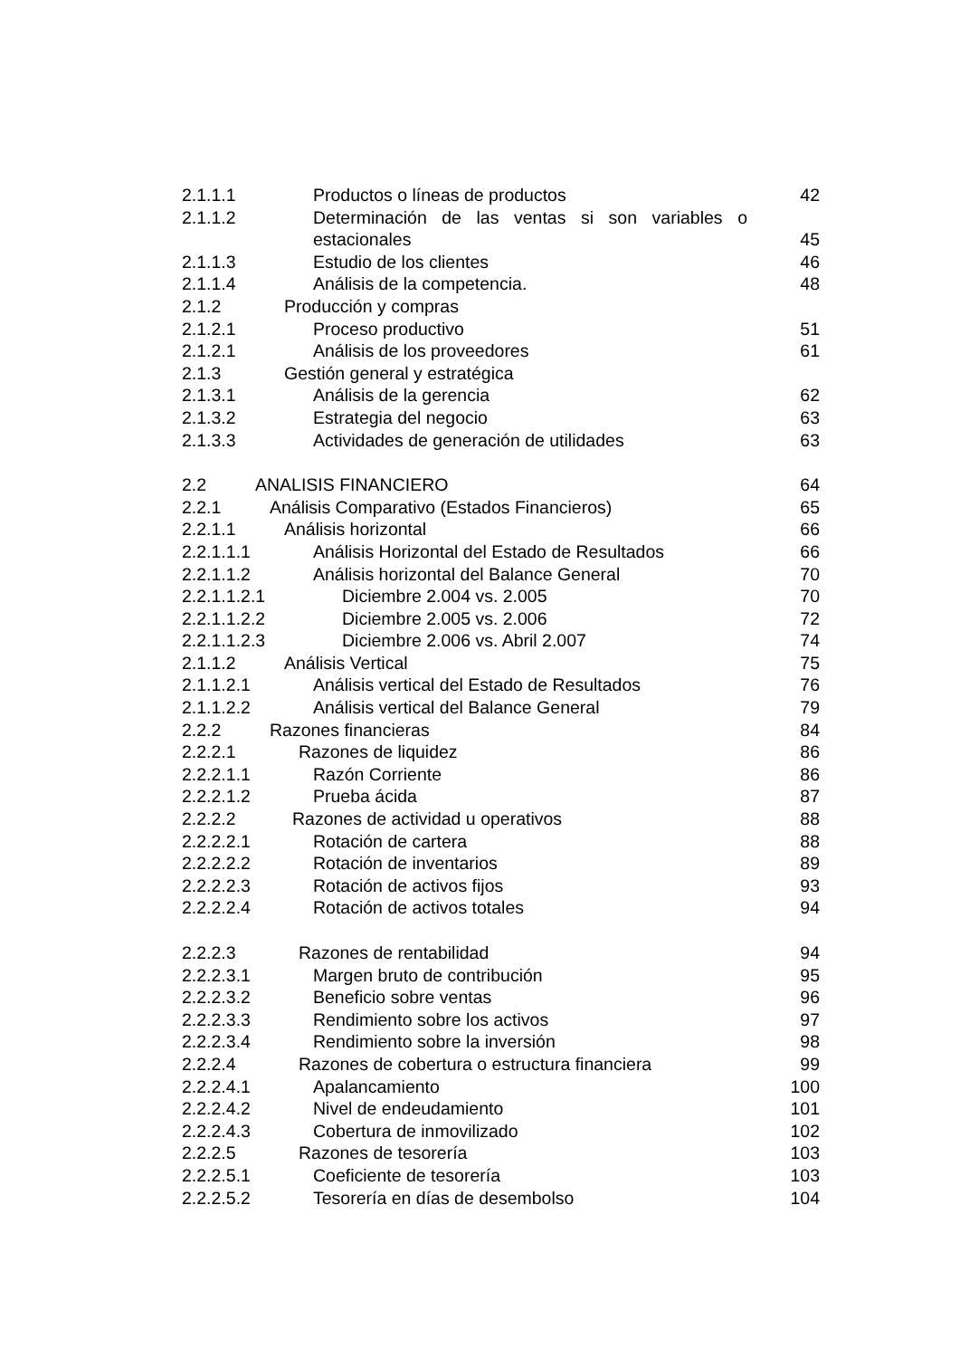2.1.1.1 Productos o líneas de productos 42
2.1.1.2 Determinación de las ventas si son variables o
estacionales 45
2.1.1.3 Estudio de los clientes 46
2.1.1.4 Análisis de la competencia. 48
2.1.2 Producción y compras
2.1.2.1 Proceso productivo 51
2.1.2.1 Análisis de los proveedores 61
2.1.3 Gestión general y estratégica
2.1.3.1 Análisis de la gerencia 62
2.1.3.2 Estrategia del negocio 63
2.1.3.3 Actividades de generación de utilidades 63
2.2 ANALISIS FINANCIERO 64
2.2.1 Análisis Comparativo (Estados Financieros) 65
2.2.1.1 Análisis horizontal 66
2.2.1.1.1 Análisis Horizontal del Estado de Resultados 66
2.2.1.1.2 Análisis horizontal del Balance General 70
2.2.1.1.2.1 Diciembre 2.004 vs. 2.005 70
2.2.1.1.2.2 Diciembre 2.005 vs. 2.006 72
2.2.1.1.2.3 Diciembre 2.006 vs. Abril 2.007 74
2.1.1.2 Análisis Vertical 75
2.1.1.2.1 Análisis vertical del Estado de Resultados 76
2.1.1.2.2 Análisis vertical del Balance General 79
2.2.2 Razones financieras 84
2.2.2.1 Razones de liquidez 86
2.2.2.1.1 Razón Corriente 86
2.2.2.1.2 Prueba ácida 87
2.2.2.2 Razones de actividad u operativos 88
2.2.2.2.1 Rotación de cartera 88
2.2.2.2.2 Rotación de inventarios 89
2.2.2.2.3 Rotación de activos fijos 93
2.2.2.2.4 Rotación de activos totales 94
2.2.2.3 Razones de rentabilidad 94
2.2.2.3.1 Margen bruto de contribución 95
2.2.2.3.2 Beneficio sobre ventas 96
2.2.2.3.3 Rendimiento sobre los activos 97
2.2.2.3.4 Rendimiento sobre la inversión 98
2.2.2.4 Razones de cobertura o estructura financiera 99
2.2.2.4.1 Apalancamiento 100
2.2.2.4.2 Nivel de endeudamiento 101
2.2.2.4.3 Cobertura de inmovilizado 102
2.2.2.5 Razones de tesorería 103
2.2.2.5.1 Coeficiente de tesorería 103
2.2.2.5.2 Tesorería en días de desembolso 104